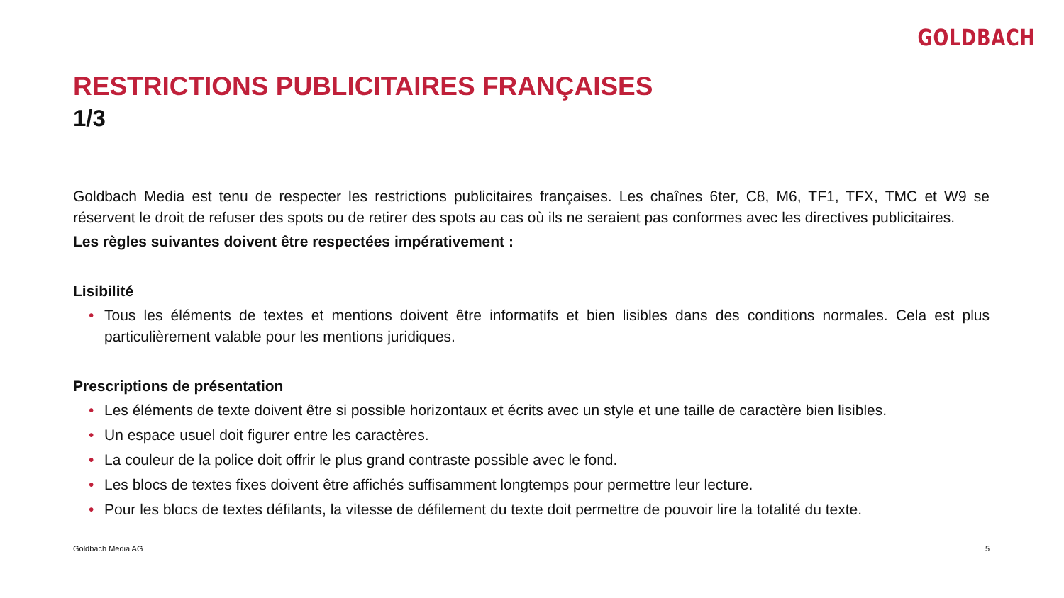GOLDBACH
RESTRICTIONS PUBLICITAIRES FRANÇAISES
1/3
Goldbach Media est tenu de respecter les restrictions publicitaires françaises. Les chaînes 6ter, C8, M6, TF1, TFX, TMC et W9 se réservent le droit de refuser des spots ou de retirer des spots au cas où ils ne seraient pas conformes avec les directives publicitaires.
Les règles suivantes doivent être respectées impérativement :
Lisibilité
• Tous les éléments de textes et mentions doivent être informatifs et bien lisibles dans des conditions normales. Cela est plus particulièrement valable pour les mentions juridiques.
Prescriptions de présentation
• Les éléments de texte doivent être si possible horizontaux et écrits avec un style et une taille de caractère bien lisibles.
• Un espace usuel doit figurer entre les caractères.
• La couleur de la police doit offrir le plus grand contraste possible avec le fond.
• Les blocs de textes fixes doivent être affichés suffisamment longtemps pour permettre leur lecture.
• Pour les blocs de textes défilants, la vitesse de défilement du texte doit permettre de pouvoir lire la totalité du texte.
Goldbach Media AG 5